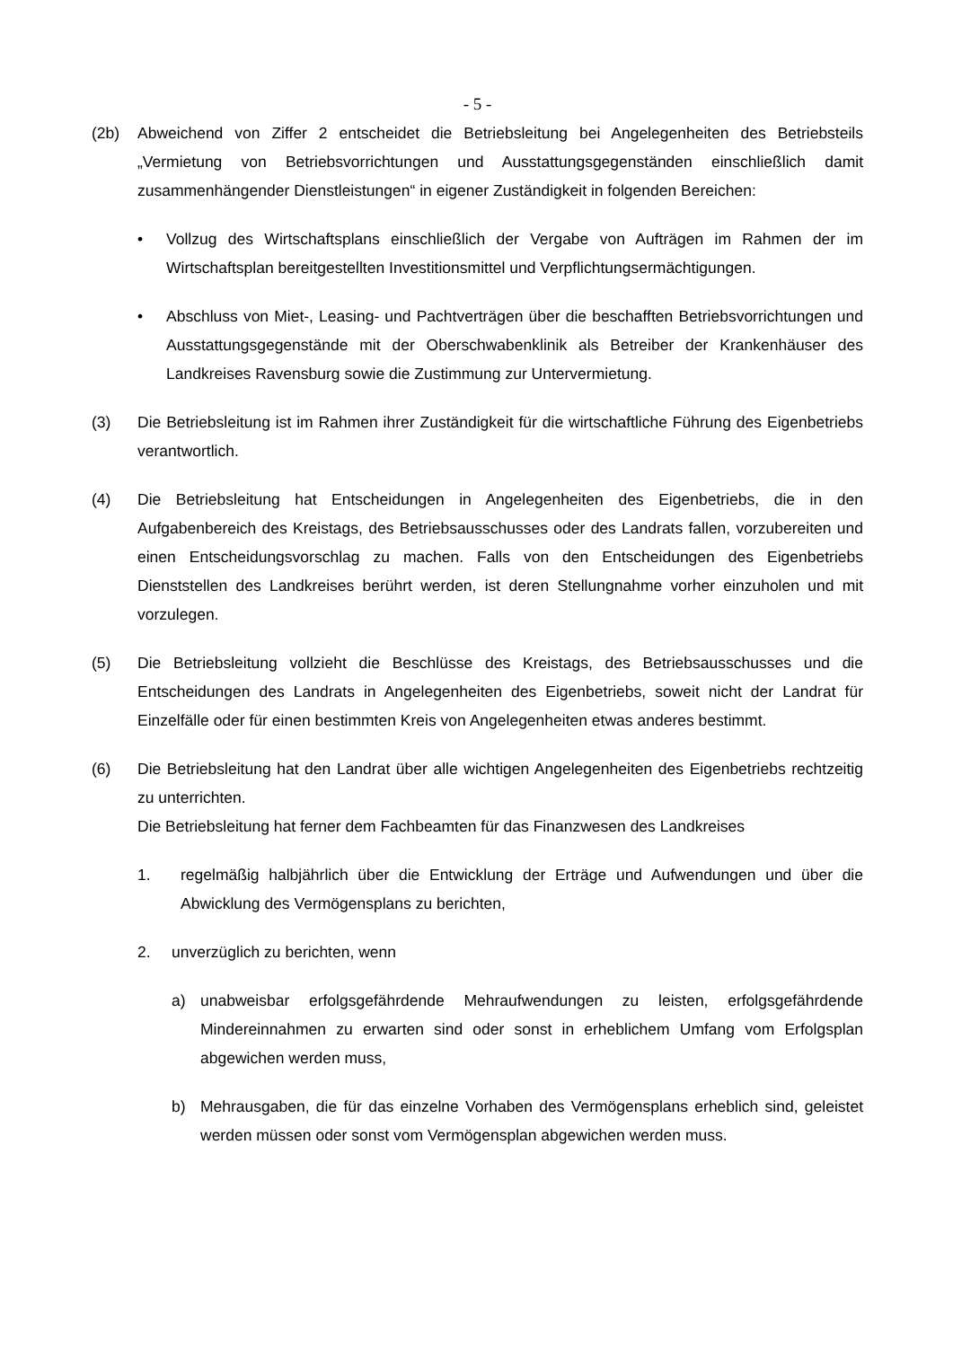- 5 -
(2b) Abweichend von Ziffer 2 entscheidet die Betriebsleitung bei Angelegenheiten des Betriebsteils „Vermietung von Betriebsvorrichtungen und Ausstattungsgegenständen einschließlich damit zusammenhängender Dienstleistungen“ in eigener Zuständigkeit in folgenden Bereichen:
• Vollzug des Wirtschaftsplans einschließlich der Vergabe von Aufträgen im Rahmen der im Wirtschaftsplan bereitgestellten Investitionsmittel und Verpflichtungsermächtigungen.
• Abschluss von Miet-, Leasing- und Pachtverträgen über die beschafften Betriebsvorrichtungen und Ausstattungsgegenstände mit der Oberschwabenklinik als Betreiber der Krankenhäuser des Landkreises Ravensburg sowie die Zustimmung zur Untervermietung.
(3) Die Betriebsleitung ist im Rahmen ihrer Zuständigkeit für die wirtschaftliche Führung des Eigenbetriebs verantwortlich.
(4) Die Betriebsleitung hat Entscheidungen in Angelegenheiten des Eigenbetriebs, die in den Aufgabenbereich des Kreistags, des Betriebsausschusses oder des Landrats fallen, vorzubereiten und einen Entscheidungsvorschlag zu machen. Falls von den Entscheidungen des Eigenbetriebs Dienststellen des Landkreises berührt werden, ist deren Stellungnahme vorher einzuholen und mit vorzulegen.
(5) Die Betriebsleitung vollzieht die Beschlüsse des Kreistags, des Betriebsausschusses und die Entscheidungen des Landrats in Angelegenheiten des Eigenbetriebs, soweit nicht der Landrat für Einzelfälle oder für einen bestimmten Kreis von Angelegenheiten etwas anderes bestimmt.
(6) Die Betriebsleitung hat den Landrat über alle wichtigen Angelegenheiten des Eigenbetriebs rechtzeitig zu unterrichten.
Die Betriebsleitung hat ferner dem Fachbeamten für das Finanzwesen des Landkreises
1. regelmäßig halbjährlich über die Entwicklung der Erträge und Aufwendungen und über die Abwicklung des Vermögensplans zu berichten,
2. unverzüglich zu berichten, wenn
a) unabweisbar erfolgsgefährdende Mehraufwendungen zu leisten, erfolgsgefährdende Mindereinnahmen zu erwarten sind oder sonst in erheblichem Umfang vom Erfolgsplan abgewichen werden muss,
b) Mehrausgaben, die für das einzelne Vorhaben des Vermögensplans erheblich sind, geleistet werden müssen oder sonst vom Vermögensplan abgewichen werden muss.